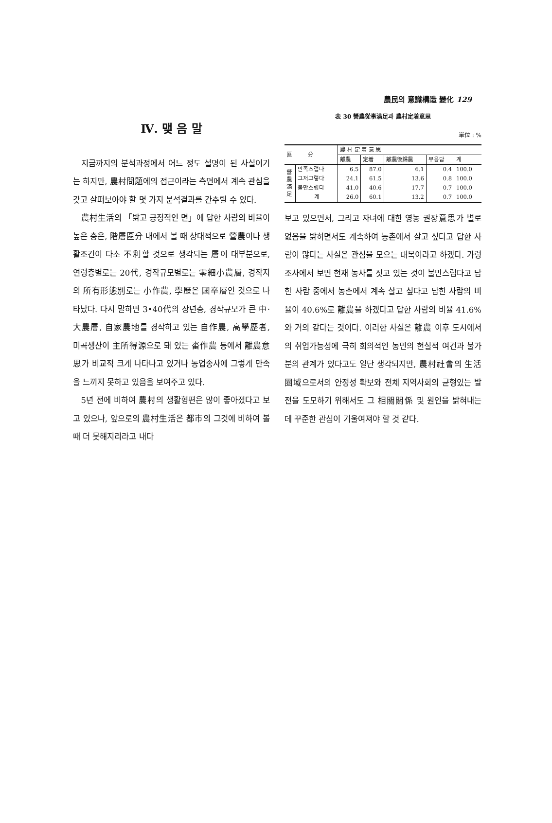農民의 意識構造 變化 129
Ⅳ. 맺 음 말
지금까지의 분석과정에서 어느 정도 설명이 된 사실이기는 하지만, 農村問題에의 접근이라는 측면에서 계속 관심을 갖고 살펴보아야 할 몇 가지 분석결과를 간추릴 수 있다.
農村生活의 「밝고 긍정적인 면」에 답한 사람의 비율이 높은 층은, 階層區分 내에서 볼 때 상대적으로 營農이나 생활조건이 다소 不利할 것으로 생각되는 層이 대부분으로, 연령층별로는 20代, 경작규모별로는 零細小農層, 경작지의 所有形態別로는 小作農, 學歷은 國卒層인 것으로 나타났다. 다시 말하면 3•40代의 장년층, 경작규모가 큰 中·大農層, 自家農地를 경작하고 있는 自作農, 高學歷者, 미곡생산이 主所得源으로 돼 있는 畓作農 등에서 離農意思가 비교적 크게 나타나고 있거나 농업종사에 그렇게 만족을 느끼지 못하고 있음을 보여주고 있다.
5년 전에 비하여 農村의 생활형편은 많이 좋아졌다고 보고 있으나, 앞으로의 農村生活은 都市의 그것에 비하여 볼 때 더 못해지리라고 내다
表 30 營農從事滿足과 農村定着意思
單位 : %
| 區 分 | | 農 村 定 着 意 思 | | | | |
| --- | --- | --- | --- | --- | --- | --- |
| | | 離農 | 定着 | 離農後歸農 | 무응답 | 계 |
| 營農滿足 | 만족스럽다 | 6.5 | 87.0 | 6.1 | 0.4 | 100.0 |
| | 그저그렇다 | 24.1 | 61.5 | 13.6 | 0.8 | 100.0 |
| | 불만스럽다 | 41.0 | 40.6 | 17.7 | 0.7 | 100.0 |
| | 계 | 26.0 | 60.1 | 13.2 | 0.7 | 100.0 |
보고 있으면서, 그리고 자녀에 대한 영농 권장意思가 별로 없음을 밝히면서도 계속하여 농촌에서 살고 싶다고 답한 사람이 많다는 사실은 관심을 모으는 대목이라고 하겠다. 가령 조사에서 보면 현재 농사를 짓고 있는 것이 불만스럽다고 답한 사람 중에서 농촌에서 계속 살고 싶다고 답한 사람의 비율이 40.6%로 離農을 하겠다고 답한 사람의 비율 41.6%와 거의 같다는 것이다. 이러한 사실은 離農 이후 도시에서의 취업가능성에 극히 회의적인 농민의 현실적 여건과 불가분의 관계가 있다고도 일단 생각되지만, 農村社會의 生活圈域으로서의 안정성 확보와 전체 지역사회의 균형있는 발전을 도모하기 위해서도 그 相關關係 및 원인을 밝혀내는 데 꾸준한 관심이 기울여져야 할 것 같다.